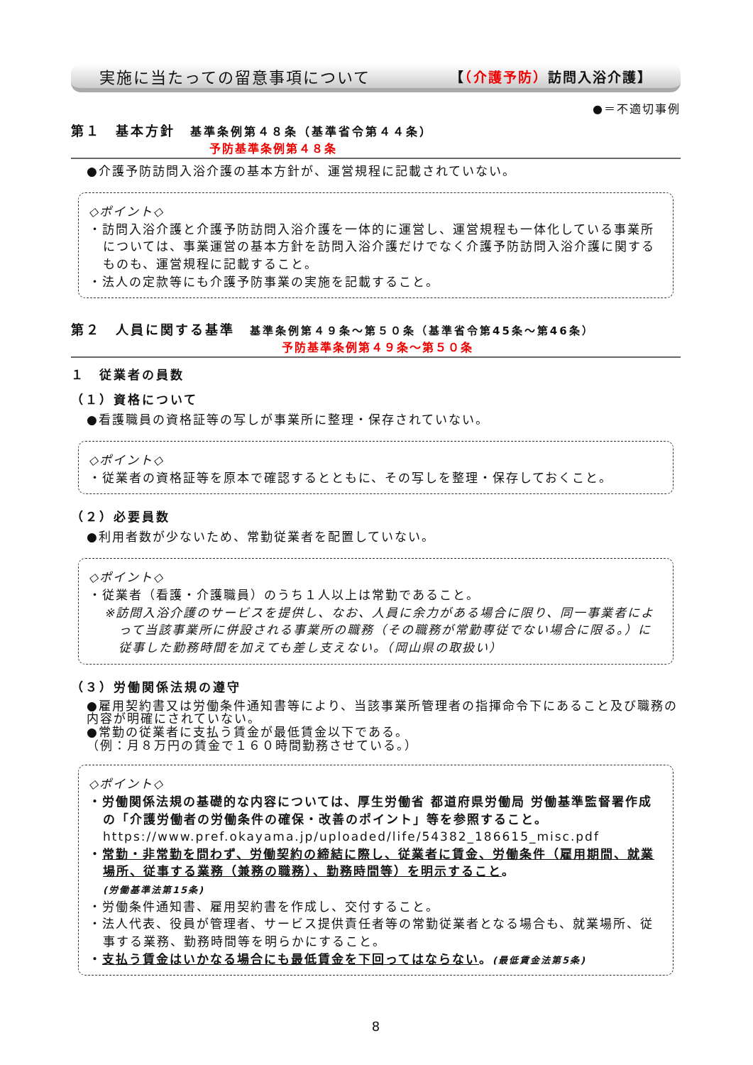実施に当たっての留意事項について 【（介護予防）訪問入浴介護】
●＝不適切事例
第１　基本方針　基準条例第４８条（基準省令第４４条）
予防基準条例第４８条
●介護予防訪問入浴介護の基本方針が、運営規程に記載されていない。
◇ポイント◇
・訪問入浴介護と介護予防訪問入浴介護を一体的に運営し、運営規程も一体化している事業所については、事業運営の基本方針を訪問入浴介護だけでなく介護予防訪問入浴介護に関するものも、運営規程に記載すること。
・法人の定款等にも介護予防事業の実施を記載すること。
第２　人員に関する基準　基準条例第４９条～第５０条（基準省令第45条～第46条）
予防基準条例第４９条～第５０条
１　従業者の員数
（１）資格について
●看護職員の資格証等の写しが事業所に整理・保存されていない。
◇ポイント◇
・従業者の資格証等を原本で確認するとともに、その写しを整理・保存しておくこと。
（２）必要員数
●利用者数が少ないため、常勤従業者を配置していない。
◇ポイント◇
・従業者（看護・介護職員）のうち１人以上は常勤であること。
※訪問入浴介護のサービスを提供し、なお、人員に余力がある場合に限り、同一事業者によって当該事業所に併設される事業所の職務（その職務が常勤専従でない場合に限る。）に従事した勤務時間を加えても差し支えない。（岡山県の取扱い）
（３）労働関係法規の遵守
●雇用契約書又は労働条件通知書等により、当該事業所管理者の指揮命令下にあること及び職務の内容が明確にされていない。
●常勤の従業者に支払う賃金が最低賃金以下である。
（例：月８万円の賃金で１６０時間勤務させている。）
◇ポイント◇
・労働関係法規の基礎的な内容については、厚生労働省 都道府県労働局 労働基準監督署作成の「介護労働者の労働条件の確保・改善のポイント」等を参照すること。
https://www.pref.okayama.jp/uploaded/life/54382_186615_misc.pdf
・常勤・非常勤を問わず、労働契約の締結に際し、従業者に賃金、労働条件（雇用期間、就業場所、従事する業務（兼務の職務）、勤務時間等）を明示すること。
(労働基準法第15条)
・労働条件通知書、雇用契約書を作成し、交付すること。
・法人代表、役員が管理者、サービス提供責任者等の常勤従業者となる場合も、就業場所、従事する業務、勤務時間等を明らかにすること。
・支払う賃金はいかなる場合にも最低賃金を下回ってはならない。(最低賃金法第5条)
8